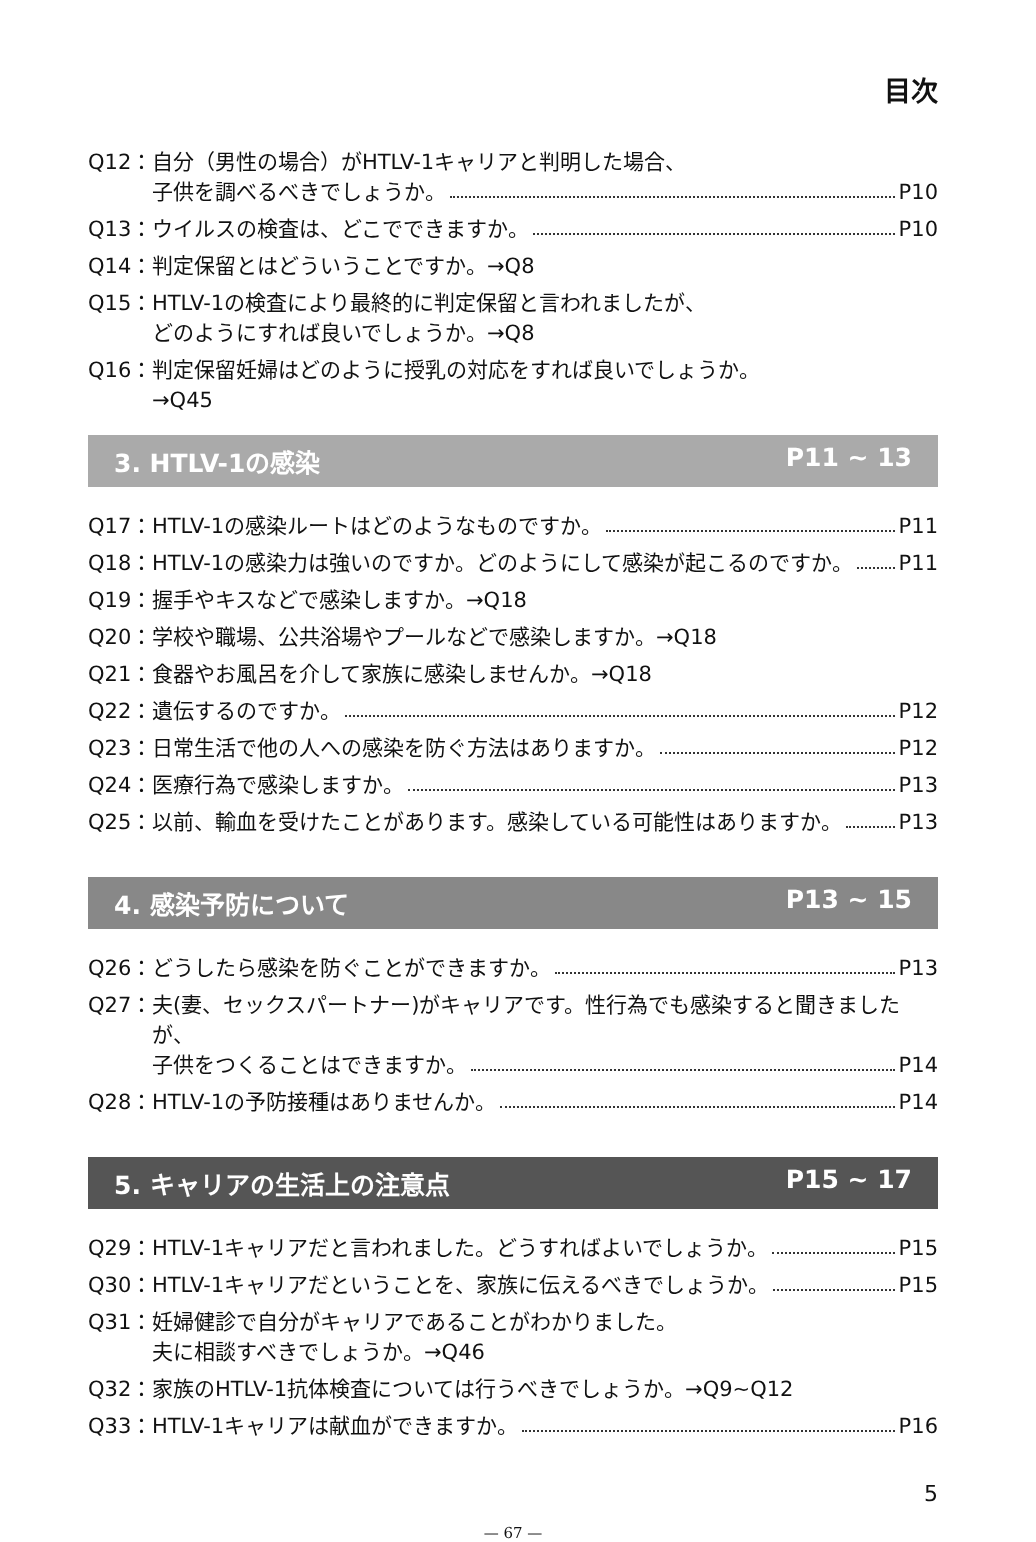目次
Q12： 自分（男性の場合）がHTLV-1キャリアと判明した場合、
子供を調べるべきでしょうか。 P10
Q13： ウイルスの検査は、どこでできますか。 P10
Q14： 判定保留とはどういうことですか。→Q8
Q15： HTLV-1の検査により最終的に判定保留と言われましたが、
どのようにすれば良いでしょうか。→Q8
Q16： 判定保留妊婦はどのように授乳の対応をすれば良いでしょうか。
→Q45
3. HTLV-1の感染 P11 ~ 13
Q17： HTLV-1の感染ルートはどのようなものですか。 P11
Q18： HTLV-1の感染力は強いのですか。どのようにして感染が起こるのですか。 P11
Q19： 握手やキスなどで感染しますか。→Q18
Q20： 学校や職場、公共浴場やプールなどで感染しますか。→Q18
Q21： 食器やお風呂を介して家族に感染しませんか。→Q18
Q22： 遺伝するのですか。 P12
Q23： 日常生活で他の人への感染を防ぐ方法はありますか。 P12
Q24： 医療行為で感染しますか。 P13
Q25： 以前、輸血を受けたことがあります。感染している可能性はありますか。 P13
4. 感染予防について P13 ~ 15
Q26： どうしたら感染を防ぐことができますか。 P13
Q27： 夫(妻、セックスパートナー)がキャリアです。性行為でも感染すると聞きましたが、
子供をつくることはできますか。 P14
Q28： HTLV-1の予防接種はありませんか。 P14
5. キャリアの生活上の注意点 P15 ~ 17
Q29： HTLV-1キャリアだと言われました。どうすればよいでしょうか。 P15
Q30： HTLV-1キャリアだということを、家族に伝えるべきでしょうか。 P15
Q31： 妊婦健診で自分がキャリアであることがわかりました。
夫に相談すべきでしょうか。→Q46
Q32： 家族のHTLV-1抗体検査については行うべきでしょうか。→Q9~Q12
Q33： HTLV-1キャリアは献血ができますか。 P16
5
— 67 —